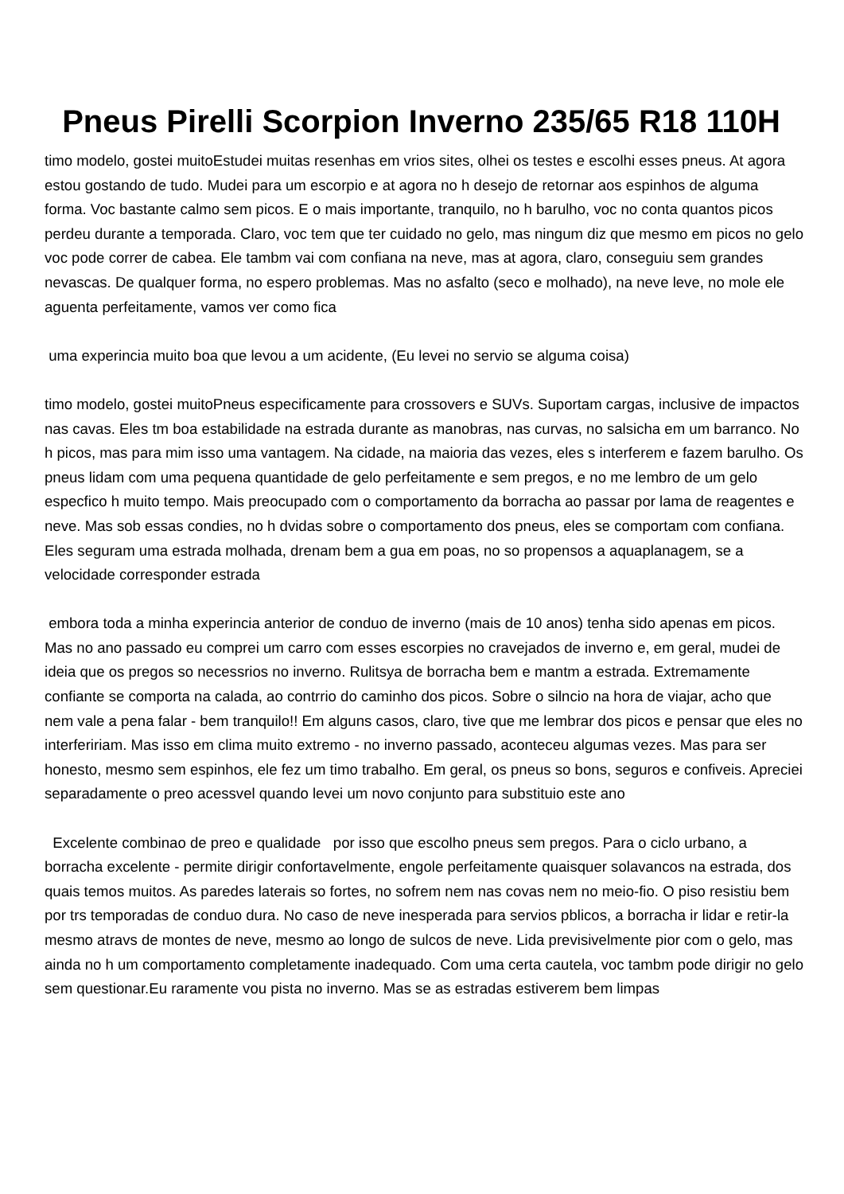Pneus Pirelli Scorpion Inverno 235/65 R18 110H
timo modelo, gostei muitoEstudei muitas resenhas em vrios sites, olhei os testes e escolhi esses pneus. At agora estou gostando de tudo. Mudei para um escorpio e at agora no h desejo de retornar aos espinhos de alguma forma. Voc bastante calmo sem picos. E o mais importante, tranquilo, no h barulho, voc no conta quantos picos perdeu durante a temporada. Claro, voc tem que ter cuidado no gelo, mas ningum diz que mesmo em picos no gelo voc pode correr de cabea. Ele tambm vai com confiana na neve, mas at agora, claro, conseguiu sem grandes nevascas. De qualquer forma, no espero problemas. Mas no asfalto (seco e molhado), na neve leve, no mole ele aguenta perfeitamente, vamos ver como fica
uma experincia muito boa que levou a um acidente, (Eu levei no servio se alguma coisa)
timo modelo, gostei muitoPneus especificamente para crossovers e SUVs. Suportam cargas, inclusive de impactos nas cavas. Eles tm boa estabilidade na estrada durante as manobras, nas curvas, no salsicha em um barranco. No h picos, mas para mim isso uma vantagem. Na cidade, na maioria das vezes, eles s interferem e fazem barulho. Os pneus lidam com uma pequena quantidade de gelo perfeitamente e sem pregos, e no me lembro de um gelo especfico h muito tempo. Mais preocupado com o comportamento da borracha ao passar por lama de reagentes e neve. Mas sob essas condies, no h dvidas sobre o comportamento dos pneus, eles se comportam com confiana. Eles seguram uma estrada molhada, drenam bem a gua em poas, no so propensos a aquaplanagem, se a velocidade corresponder estrada
embora toda a minha experincia anterior de conduo de inverno (mais de 10 anos) tenha sido apenas em picos. Mas no ano passado eu comprei um carro com esses escorpies no cravejados de inverno e, em geral, mudei de ideia que os pregos so necessrios no inverno. Rulitsya de borracha bem e mantm a estrada. Extremamente confiante se comporta na calada, ao contrrio do caminho dos picos. Sobre o silncio na hora de viajar, acho que nem vale a pena falar - bem tranquilo!! Em alguns casos, claro, tive que me lembrar dos picos e pensar que eles no interfeririam. Mas isso em clima muito extremo - no inverno passado, aconteceu algumas vezes. Mas para ser honesto, mesmo sem espinhos, ele fez um timo trabalho. Em geral, os pneus so bons, seguros e confiveis. Apreciei separadamente o preo acessvel quando levei um novo conjunto para substituio este ano
Excelente combinao de preo e qualidade por isso que escolho pneus sem pregos. Para o ciclo urbano, a borracha excelente - permite dirigir confortavelmente, engole perfeitamente quaisquer solavancos na estrada, dos quais temos muitos. As paredes laterais so fortes, no sofrem nem nas covas nem no meio-fio. O piso resistiu bem por trs temporadas de conduo dura. No caso de neve inesperada para servios pblicos, a borracha ir lidar e retir-la mesmo atravs de montes de neve, mesmo ao longo de sulcos de neve. Lida previsivelmente pior com o gelo, mas ainda no h um comportamento completamente inadequado. Com uma certa cautela, voc tambm pode dirigir no gelo sem questionar.Eu raramente vou pista no inverno. Mas se as estradas estiverem bem limpas